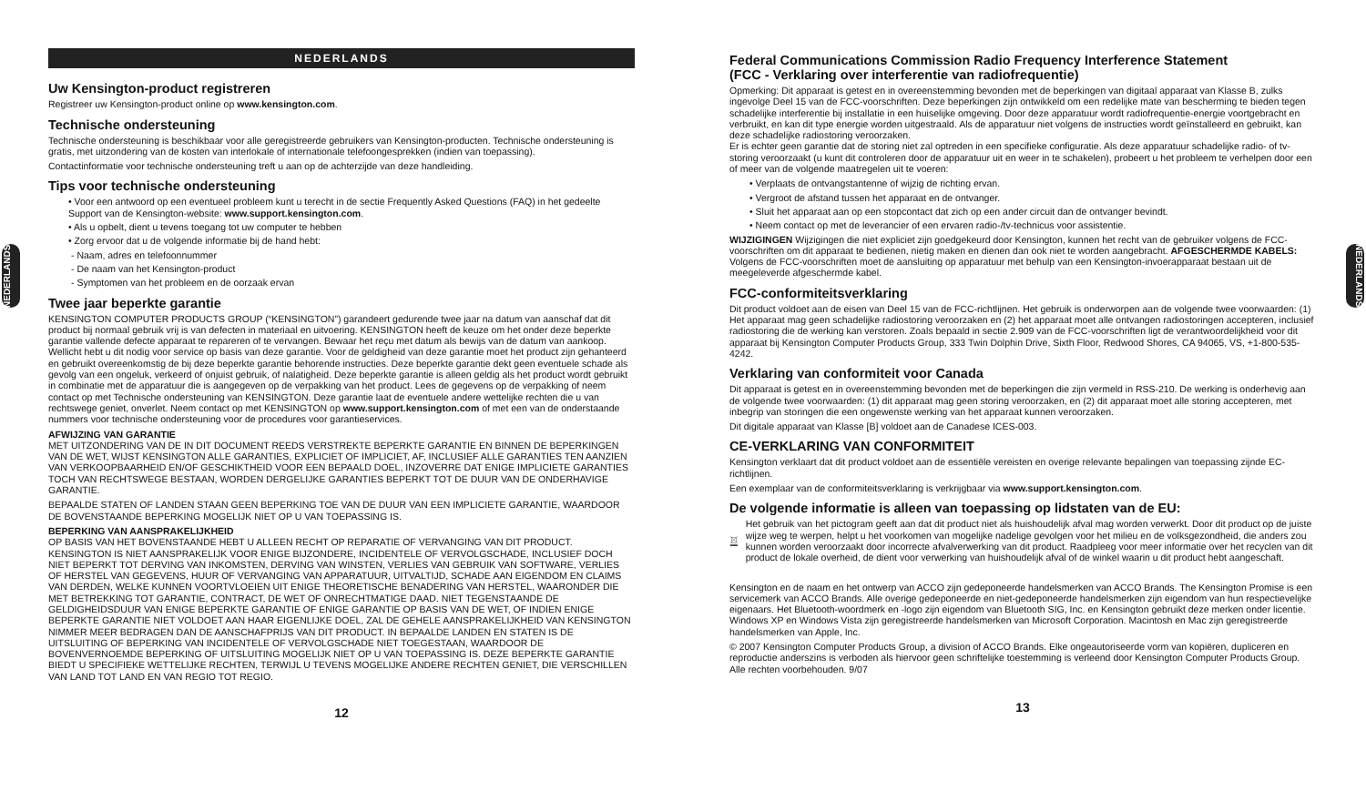NEDERLANDS
NEDERLANDS
NEDERLANDS
Uw Kensington-product registreren
Registreer uw Kensington-product online op www.kensington.com.
Technische ondersteuning
Technische ondersteuning is beschikbaar voor alle geregistreerde gebruikers van Kensington-producten. Technische ondersteuning is gratis, met uitzondering van de kosten van interlokale of internationale telefoongesprekken (indien van toepassing).
Contactinformatie voor technische ondersteuning treft u aan op de achterzijde van deze handleiding.
Tips voor technische ondersteuning
• Voor een antwoord op een eventueel probleem kunt u terecht in de sectie Frequently Asked Questions (FAQ) in het gedeelte Support van de Kensington-website: www.support.kensington.com.
• Als u opbelt, dient u tevens toegang tot uw computer te hebben
• Zorg ervoor dat u de volgende informatie bij de hand hebt:
- Naam, adres en telefoonnummer
- De naam van het Kensington-product
- Symptomen van het probleem en de oorzaak ervan
Twee jaar beperkte garantie
KENSINGTON COMPUTER PRODUCTS GROUP (“KENSINGTON”) garandeert gedurende twee jaar na datum van aanschaf dat dit product bij normaal gebruik vrij is van defecten in materiaal en uitvoering. KENSINGTON heeft de keuze om het onder deze beperkte garantie vallende defecte apparaat te repareren of te vervangen. Bewaar het reçu met datum als bewijs van de datum van aankoop. Wellicht hebt u dit nodig voor service op basis van deze garantie. Voor de geldigheid van deze garantie moet het product zijn gehanteerd en gebruikt overeenkomstig de bij deze beperkte garantie behorende instructies. Deze beperkte garantie dekt geen eventuele schade als gevolg van een ongeluk, verkeerd of onjuist gebruik, of nalatigheid. Deze beperkte garantie is alleen geldig als het product wordt gebruikt in combinatie met de apparatuur die is aangegeven op de verpakking van het product. Lees de gegevens op de verpakking of neem contact op met Technische ondersteuning van KENSINGTON. Deze garantie laat de eventuele andere wettelijke rechten die u van rechtswege geniet, onverlet. Neem contact op met KENSINGTON op www.support.kensington.com of met een van de onderstaande nummers voor technische ondersteuning voor de procedures voor garantieservices.
AFWIJZING VAN GARANTIE
MET UITZONDERING VAN DE IN DIT DOCUMENT REEDS VERSTREKTE BEPERKTE GARANTIE EN BINNEN DE BEPERKINGEN VAN DE WET, WIJST KENSINGTON ALLE GARANTIES, EXPLICIET OF IMPLICIET, AF, INCLUSIEF ALLE GARANTIES TEN AANZIEN VAN VERKOOPBAARHEID EN/OF GESCHIKTHEID VOOR EEN BEPAALD DOEL, INZOVERRE DAT ENIGE IMPLICIETE GARANTIES TOCH VAN RECHTSWEGE BESTAAN, WORDEN DERGELIJKE GARANTIES BEPERKT TOT DE DUUR VAN DE ONDERHAVIGE GARANTIE.
BEPAALDE STATEN OF LANDEN STAAN GEEN BEPERKING TOE VAN DE DUUR VAN EEN IMPLICIETE GARANTIE, WAARDOOR DE BOVENSTAANDE BEPERKING MOGELIJK NIET OP U VAN TOEPASSING IS.
BEPERKING VAN AANSPRAKELIJKHEID
OP BASIS VAN HET BOVENSTAANDE HEBT U ALLEEN RECHT OP REPARATIE OF VERVANGING VAN DIT PRODUCT. KENSINGTON IS NIET AANSPRAKELIJK VOOR ENIGE BIJZONDERE, INCIDENTELE OF VERVOLGSCHADE, INCLUSIEF DOCH NIET BEPERKT TOT DERVING VAN INKOMSTEN, DERVING VAN WINSTEN, VERLIES VAN GEBRUIK VAN SOFTWARE, VERLIES OF HERSTEL VAN GEGEVENS, HUUR OF VERVANGING VAN APPARATUUR, UITVALTIJD, SCHADE AAN EIGENDOM EN CLAIMS VAN DERDEN, WELKE KUNNEN VOORTVLOEIEN UIT ENIGE THEORETISCHE BENADERING VAN HERSTEL, WAARONDER DIE MET BETREKKING TOT GARANTIE, CONTRACT, DE WET OF ONRECHTMATIGE DAAD. NIET TEGENSTAANDE DE GELDIGHEIDSDUUR VAN ENIGE BEPERKTE GARANTIE OF ENIGE GARANTIE OP BASIS VAN DE WET, OF INDIEN ENIGE BEPERKTE GARANTIE NIET VOLDOET AAN HAAR EIGENLIJKE DOEL, ZAL DE GEHELE AANSPRAKELIJKHEID VAN KENSINGTON NIMMER MEER BEDRAGEN DAN DE AANSCHAFPRIJS VAN DIT PRODUCT. IN BEPAALDE LANDEN EN STATEN IS DE UITSLUITING OF BEPERKING VAN INCIDENTELE OF VERVOLGSCHADE NIET TOEGESTAAN, WAARDOOR DE BOVENVERNOEMDE BEPERKING OF UITSLUITING MOGELIJK NIET OP U VAN TOEPASSING IS. DEZE BEPERKTE GARANTIE BIEDT U SPECIFIEKE WETTELIJKE RECHTEN, TERWIJL U TEVENS MOGELIJKE ANDERE RECHTEN GENIET, DIE VERSCHILLEN VAN LAND TOT LAND EN VAN REGIO TOT REGIO.
12
Federal Communications Commission Radio Frequency Interference Statement
(FCC - Verklaring over interferentie van radiofrequentie)
Opmerking: Dit apparaat is getest en in overeenstemming bevonden met de beperkingen van digitaal apparaat van Klasse B, zulks ingevolge Deel 15 van de FCC-voorschriften. Deze beperkingen zijn ontwikkeld om een redelijke mate van bescherming te bieden tegen schadelijke interferentie bij installatie in een huiselijke omgeving. Door deze apparatuur wordt radiofrequentie-energie voortgebracht en verbruikt, en kan dit type energie worden uitgestraald. Als de apparatuur niet volgens de instructies wordt geïnstalleerd en gebruikt, kan deze schadelijke radiostoring veroorzaken.
Er is echter geen garantie dat de storing niet zal optreden in een specifieke configuratie. Als deze apparatuur schadelijke radio- of tv-storing veroorzaakt (u kunt dit controleren door de apparatuur uit en weer in te schakelen), probeert u het probleem te verhelpen door een of meer van de volgende maatregelen uit te voeren:
• Verplaats de ontvangstantenne of wijzig de richting ervan.
• Vergroot de afstand tussen het apparaat en de ontvanger.
• Sluit het apparaat aan op een stopcontact dat zich op een ander circuit dan de ontvanger bevindt.
• Neem contact op met de leverancier of een ervaren radio-/tv-technicus voor assistentie.
WIJZIGINGEN Wijzigingen die niet expliciet zijn goedgekeurd door Kensington, kunnen het recht van de gebruiker volgens de FCC-voorschriften om dit apparaat te bedienen, nietig maken en dienen dan ook niet te worden aangebracht. AFGESCHERMDE KABELS: Volgens de FCC-voorschriften moet de aansluiting op apparatuur met behulp van een Kensington-invoerapparaat bestaan uit de meegeleverde afgeschermde kabel.
FCC-conformiteitsverklaring
Dit product voldoet aan de eisen van Deel 15 van de FCC-richtlijnen. Het gebruik is onderworpen aan de volgende twee voorwaarden: (1) Het apparaat mag geen schadelijke radiostoring veroorzaken en (2) het apparaat moet alle ontvangen radiostoringen accepteren, inclusief radiostoring die de werking kan verstoren. Zoals bepaald in sectie 2.909 van de FCC-voorschriften ligt de verantwoordelijkheid voor dit apparaat bij Kensington Computer Products Group, 333 Twin Dolphin Drive, Sixth Floor, Redwood Shores, CA 94065, VS, +1-800-535-4242.
Verklaring van conformiteit voor Canada
Dit apparaat is getest en in overeenstemming bevonden met de beperkingen die zijn vermeld in RSS-210. De werking is onderhevig aan de volgende twee voorwaarden: (1) dit apparaat mag geen storing veroorzaken, en (2) dit apparaat moet alle storing accepteren, met inbegrip van storingen die een ongewenste werking van het apparaat kunnen veroorzaken.
Dit digitale apparaat van Klasse [B] voldoet aan de Canadese ICES-003.
CE-VERKLARING VAN CONFORMITEIT
Kensington verklaart dat dit product voldoet aan de essentiële vereisten en overige relevante bepalingen van toepassing zijnde EC-richtlijnen.
Een exemplaar van de conformiteitsverklaring is verkrijgbaar via www.support.kensington.com.
De volgende informatie is alleen van toepassing op lidstaten van de EU:
Het gebruik van het pictogram geeft aan dat dit product niet als huishoudelijk afval mag worden verwerkt. Door dit product op de juiste wijze weg te werpen, helpt u het voorkomen van mogelijke nadelige gevolgen voor het milieu en de volksgezondheid, die anders zou kunnen worden veroorzaakt door incorrecte afvalverwerking van dit product. Raadpleeg voor meer informatie over het recyclen van dit product de lokale overheid, de dient voor verwerking van huishoudelijk afval of de winkel waarin u dit product hebt aangeschaft.
Kensington en de naam en het ontwerp van ACCO zijn gedeponeerde handelsmerken van ACCO Brands. The Kensington Promise is een servicemerk van ACCO Brands. Alle overige gedeponeerde en niet-gedeponeerde handelsmerken zijn eigendom van hun respectievelijke eigenaars. Het Bluetooth-woordmerk en -logo zijn eigendom van Bluetooth SIG, Inc. en Kensington gebruikt deze merken onder licentie. Windows XP en Windows Vista zijn geregistreerde handelsmerken van Microsoft Corporation. Macintosh en Mac zijn geregistreerde handelsmerken van Apple, Inc.
© 2007 Kensington Computer Products Group, a division of ACCO Brands. Elke ongeautoriseerde vorm van kopiëren, dupliceren en reproductie anderszins is verboden als hiervoor geen schriftelijke toestemming is verleend door Kensington Computer Products Group. Alle rechten voorbehouden. 9/07
13